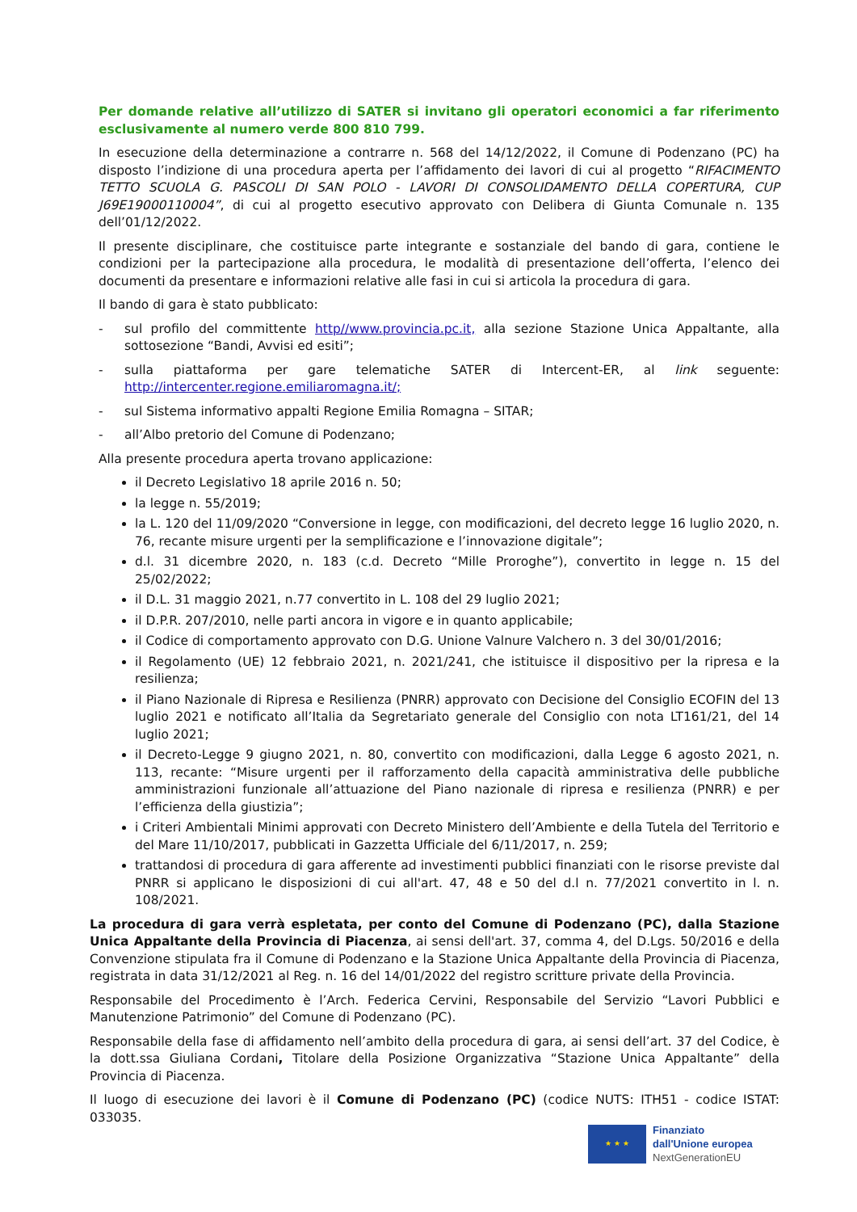Per domande relative all’utilizzo di SATER si invitano gli operatori economici a far riferimento esclusivamente al numero verde 800 810 799.
In esecuzione della determinazione a contrarre n. 568 del 14/12/2022, il Comune di Podenzano (PC) ha disposto l’indizione di una procedura aperta per l’affidamento dei lavori di cui al progetto “RIFACIMENTO TETTO SCUOLA G. PASCOLI DI SAN POLO - LAVORI DI CONSOLIDAMENTO DELLA COPERTURA, CUP J69E19000110004”, di cui al progetto esecutivo approvato con Delibera di Giunta Comunale n. 135 dell’01/12/2022.
Il presente disciplinare, che costituisce parte integrante e sostanziale del bando di gara, contiene le condizioni per la partecipazione alla procedura, le modalità di presentazione dell’offerta, l’elenco dei documenti da presentare e informazioni relative alle fasi in cui si articola la procedura di gara.
Il bando di gara è stato pubblicato:
- sul profilo del committente http//www.provincia.pc.it, alla sezione Stazione Unica Appaltante, alla sottosezione “Bandi, Avvisi ed esiti”;
- sulla piattaforma per gare telematiche SATER di Intercent-ER, al link seguente: http://intercenter.regione.emiliaromagna.it/;
- sul Sistema informativo appalti Regione Emilia Romagna – SITAR;
- all’Albo pretorio del Comune di Podenzano;
Alla presente procedura aperta trovano applicazione:
il Decreto Legislativo 18 aprile 2016 n. 50;
la legge n. 55/2019;
la L. 120 del 11/09/2020 “Conversione in legge, con modificazioni, del decreto legge 16 luglio 2020, n. 76, recante misure urgenti per la semplificazione e l’innovazione digitale”;
d.l. 31 dicembre 2020, n. 183 (c.d. Decreto “Mille Proroghe”), convertito in legge n. 15 del 25/02/2022;
il D.L. 31 maggio 2021, n.77 convertito in L. 108 del 29 luglio 2021;
il D.P.R. 207/2010, nelle parti ancora in vigore e in quanto applicabile;
il Codice di comportamento approvato con D.G. Unione Valnure Valchero n. 3 del 30/01/2016;
il Regolamento (UE) 12 febbraio 2021, n. 2021/241, che istituisce il dispositivo per la ripresa e la resilienza;
il Piano Nazionale di Ripresa e Resilienza (PNRR) approvato con Decisione del Consiglio ECOFIN del 13 luglio 2021 e notificato all’Italia da Segretariato generale del Consiglio con nota LT161/21, del 14 luglio 2021;
il Decreto-Legge 9 giugno 2021, n. 80, convertito con modificazioni, dalla Legge 6 agosto 2021, n. 113, recante: “Misure urgenti per il rafforzamento della capacità amministrativa delle pubbliche amministrazioni funzionale all’attuazione del Piano nazionale di ripresa e resilienza (PNRR) e per l’efficienza della giustizia”;
i Criteri Ambientali Minimi approvati con Decreto Ministero dell’Ambiente e della Tutela del Territorio e del Mare 11/10/2017, pubblicati in Gazzetta Ufficiale del 6/11/2017, n. 259;
trattandosi di procedura di gara afferente ad investimenti pubblici finanziati con le risorse previste dal PNRR si applicano le disposizioni di cui all'art. 47, 48 e 50 del d.l n. 77/2021 convertito in l. n. 108/2021.
La procedura di gara verrà espletata, per conto del Comune di Podenzano (PC), dalla Stazione Unica Appaltante della Provincia di Piacenza, ai sensi dell'art. 37, comma 4, del D.Lgs. 50/2016 e della Convenzione stipulata fra il Comune di Podenzano e la Stazione Unica Appaltante della Provincia di Piacenza, registrata in data 31/12/2021 al Reg. n. 16 del 14/01/2022 del registro scritture private della Provincia.
Responsabile del Procedimento è l’Arch. Federica Cervini, Responsabile del Servizio “Lavori Pubblici e Manutenzione Patrimonio” del Comune di Podenzano (PC).
Responsabile della fase di affidamento nell’ambito della procedura di gara, ai sensi dell’art. 37 del Codice, è la dott.ssa Giuliana Cordani, Titolare della Posizione Organizzativa “Stazione Unica Appaltante” della Provincia di Piacenza.
Il luogo di esecuzione dei lavori è il Comune di Podenzano (PC) (codice NUTS: ITH51 - codice ISTAT: 033035.
★ ★ ★
Finanziato
dall'Unione europea
NextGenerationEU